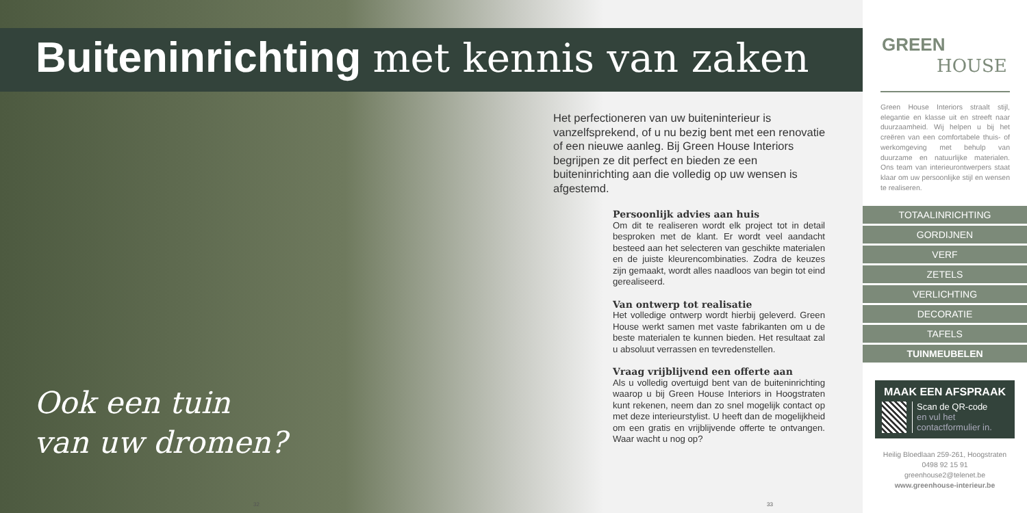Buiteninrichting met kennis van zaken
Het perfectioneren van uw buiteninterieur is vanzelfsprekend, of u nu bezig bent met een renovatie of een nieuwe aanleg. Bij Green House Interiors begrijpen ze dit perfect en bieden ze een buiteninrichting aan die volledig op uw wensen is afgestemd.
Persoonlijk advies aan huis
Om dit te realiseren wordt elk project tot in detail besproken met de klant. Er wordt veel aandacht besteed aan het selecteren van geschikte materialen en de juiste kleurencombinaties. Zodra de keuzes zijn gemaakt, wordt alles naadloos van begin tot eind gerealiseerd.
Van ontwerp tot realisatie
Het volledige ontwerp wordt hierbij geleverd. Green House werkt samen met vaste fabrikanten om u de beste materialen te kunnen bieden. Het resultaat zal u absoluut verrassen en tevredenstellen.
Vraag vrijblijvend een offerte aan
Als u volledig overtuigd bent van de buiteninrichting waarop u bij Green House Interiors in Hoogstraten kunt rekenen, neem dan zo snel mogelijk contact op met deze interieurstylist. U heeft dan de mogelijkheid om een gratis en vrijblijvende offerte te ontvangen. Waar wacht u nog op?
Ook een tuin
van uw dromen?
32 33
GREEN
HOUSE
Green House Interiors straalt stijl, elegantie en klasse uit en streeft naar duurzaamheid. Wij helpen u bij het creëren van een comfortabele thuis- of werkomgeving met behulp van duurzame en natuurlijke materialen. Ons team van interieurontwerpers staat klaar om uw persoonlijke stijl en wensen te realiseren.
TOTAALINRICHTING
GORDIJNEN
VERF
ZETELS
VERLICHTING
DECORATIE
TAFELS
TUINMEUBELEN
MAAK EEN AFSPRAAK
Scan de QR-code
en vul het contactformulier in.
Heilig Bloedlaan 259-261, Hoogstraten
0498 92 15 91
greenhouse2@telenet.be
www.greenhouse-interieur.be